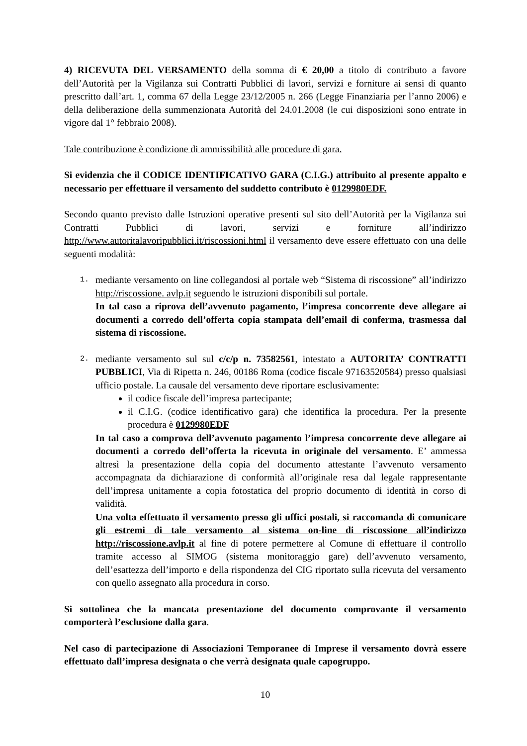4) RICEVUTA DEL VERSAMENTO della somma di € 20,00 a titolo di contributo a favore dell’Autorità per la Vigilanza sui Contratti Pubblici di lavori, servizi e forniture ai sensi di quanto prescritto dall’art. 1, comma 67 della Legge 23/12/2005 n. 266 (Legge Finanziaria per l’anno 2006) e della deliberazione della summenzionata Autorità del 24.01.2008 (le cui disposizioni sono entrate in vigore dal 1° febbraio 2008).
Tale contribuzione è condizione di ammissibilità alle procedure di gara.
Si evidenzia che il CODICE IDENTIFICATIVO GARA (C.I.G.) attribuito al presente appalto e necessario per effettuare il versamento del suddetto contributo è 0129980EDF.
Secondo quanto previsto dalle Istruzioni operative presenti sul sito dell’Autorità per la Vigilanza sui Contratti Pubblici di lavori, servizi e forniture all’indirizzo http://www.autoritalavoripubblici.it/riscossioni.html il versamento deve essere effettuato con una delle seguenti modalità:
1.
mediante versamento on line collegandosi al portale web “Sistema di riscossione” all’indirizzo http://riscossione. avlp.it seguendo le istruzioni disponibili sul portale.
In tal caso a riprova dell’avvenuto pagamento, l’impresa concorrente deve allegare ai documenti a corredo dell’offerta copia stampata dell’email di conferma, trasmessa dal sistema di riscossione.
2.
mediante versamento sul sul c/c/p n. 73582561, intestato a AUTORITA’ CONTRATTI PUBBLICI, Via di Ripetta n. 246, 00186 Roma (codice fiscale 97163520584) presso qualsiasi ufficio postale. La causale del versamento deve riportare esclusivamente:
il codice fiscale dell’impresa partecipante;
il C.I.G. (codice identificativo gara) che identifica la procedura. Per la presente procedura è 0129980EDF
In tal caso a comprova dell’avvenuto pagamento l’impresa concorrente deve allegare ai documenti a corredo dell’offerta la ricevuta in originale del versamento. E’ ammessa altresì la presentazione della copia del documento attestante l’avvenuto versamento accompagnata da dichiarazione di conformità all’originale resa dal legale rappresentante dell’impresa unitamente a copia fotostatica del proprio documento di identità in corso di validità.
Una volta effettuato il versamento presso gli uffici postali, si raccomanda di comunicare gli estremi di tale versamento al sistema on-line di riscossione all’indirizzo http://riscossione.avlp.it al fine di potere permettere al Comune di effettuare il controllo tramite accesso al SIMOG (sistema monitoraggio gare) dell’avvenuto versamento, dell’esattezza dell’importo e della rispondenza del CIG riportato sulla ricevuta del versamento con quello assegnato alla procedura in corso.
Si sottolinea che la mancata presentazione del documento comprovante il versamento comporterà l’esclusione dalla gara.
Nel caso di partecipazione di Associazioni Temporanee di Imprese il versamento dovrà essere effettuato dall’impresa designata o che verrà designata quale capogruppo.
10